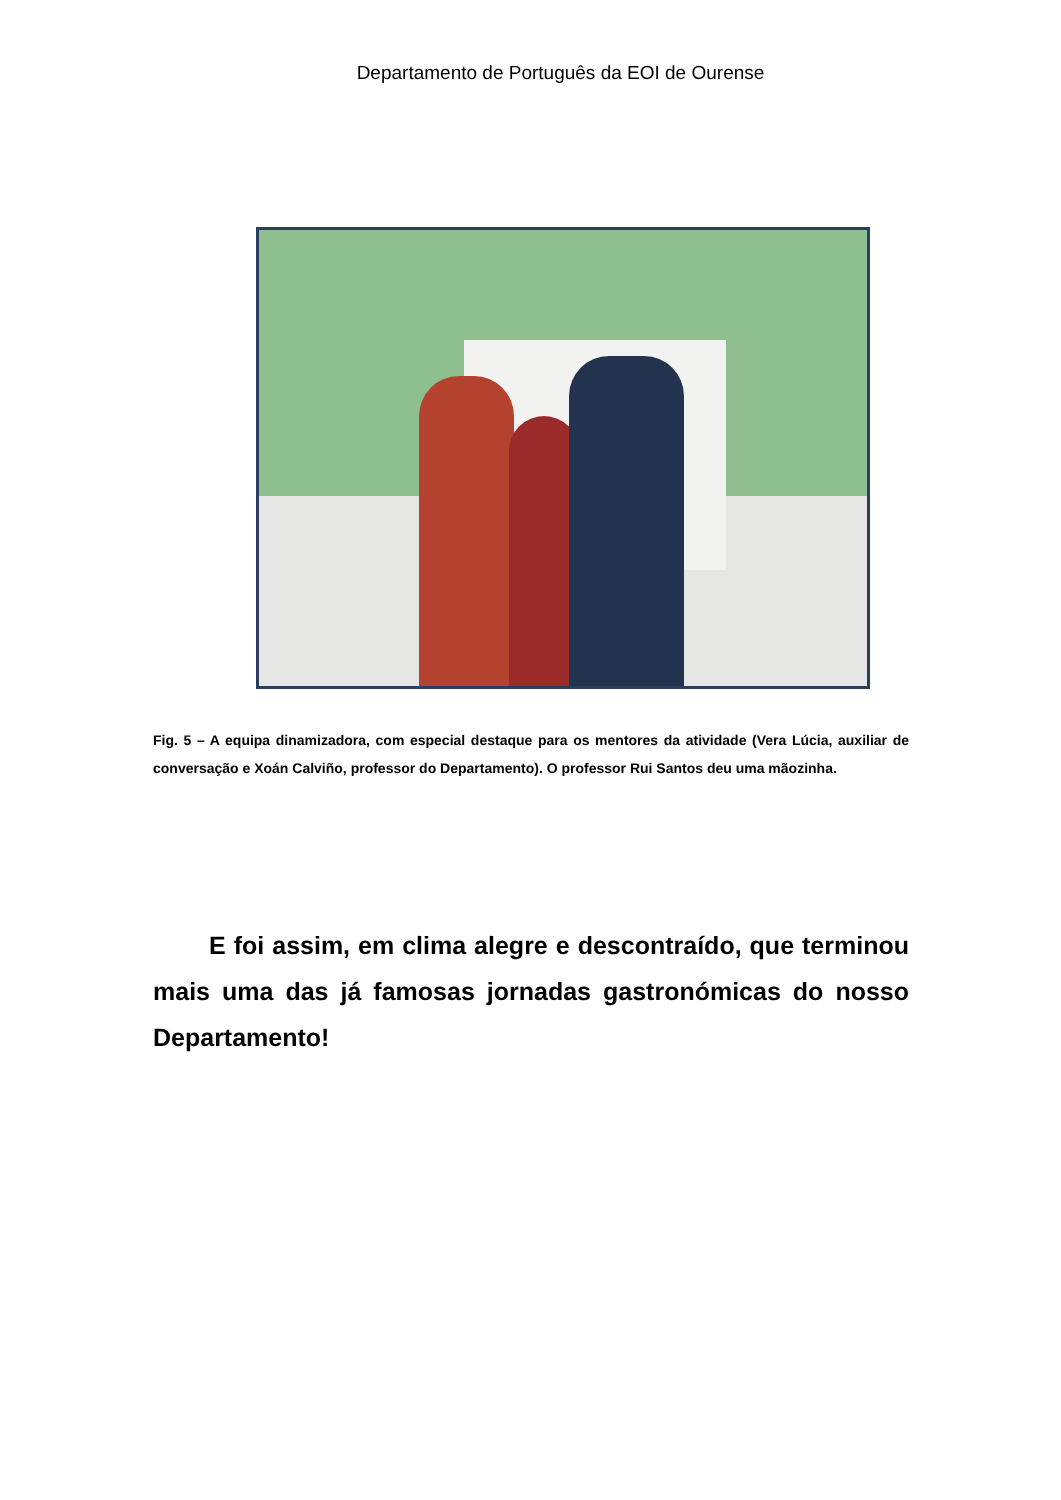Departamento de Português da EOI de Ourense
Fig. 5 – A equipa dinamizadora, com especial destaque para os mentores da atividade (Vera Lúcia, auxiliar de conversação e Xoán Calviño, professor do Departamento). O professor Rui Santos deu uma mãozinha.
E foi assim, em clima alegre e descontraído, que terminou mais uma das já famosas jornadas gastronómicas do nosso Departamento!